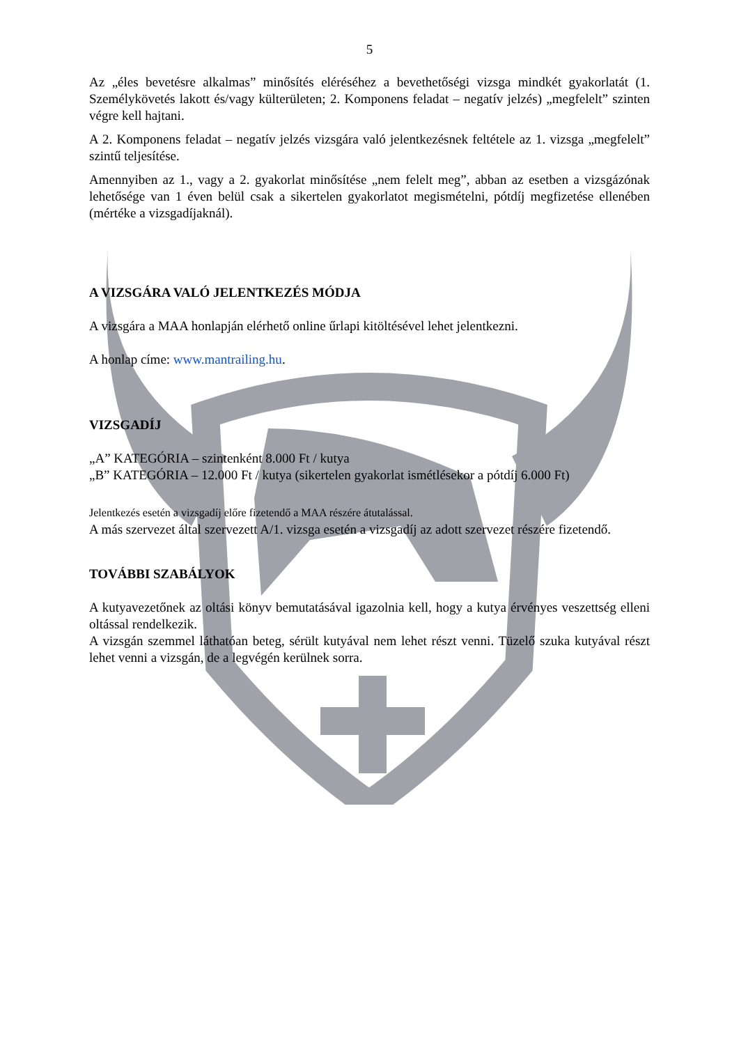5
Az „éles bevetésre alkalmas” minősítés eléréséhez a bevethetőségi vizsga mindkét gyakorlatát (1. Személykövetés lakott és/vagy külterületen; 2. Komponens feladat – negatív jelzés) „megfelelt” szinten végre kell hajtani.
A 2. Komponens feladat – negatív jelzés vizsgára való jelentkezésnek feltétele az 1. vizsga „megfelelt” szintű teljesítése.
Amennyiben az 1., vagy a 2. gyakorlat minősítése „nem felelt meg”, abban az esetben a vizsgázónak lehetősége van 1 éven belül csak a sikertelen gyakorlatot megismételni, pótdíj megfizetése ellenében (mértéke a vizsgadíjaknál).
A VIZSGÁRA VALÓ JELENTKEZÉS MÓDJA
A vizsgára a MAA honlapján elérhető online űrlapi kitöltésével lehet jelentkezni.
A honlap címe: www.mantrailing.hu.
VIZSGADÍJ
„A” KATEGÓRIA – szintenként 8.000 Ft / kutya
„B” KATEGÓRIA – 12.000 Ft / kutya (sikertelen gyakorlat ismétlésekor a pótdíj 6.000 Ft)
Jelentkezés esetén a vizsgadíj előre fizetendő a MAA részére átutalással.
A más szervezet által szervezett A/1. vizsga esetén a vizsgadíj az adott szervezet részére fizetendő.
TOVÁBBI SZABÁLYOK
A kutyavezetőnek az oltási könyv bemutatásával igazolnia kell, hogy a kutya érvényes veszettség elleni oltással rendelkezik.
A vizsgán szemmel láthatóan beteg, sérült kutyával nem lehet részt venni. Tüzelő szuka kutyával részt lehet venni a vizsgán, de a legvégén kerülnek sorra.